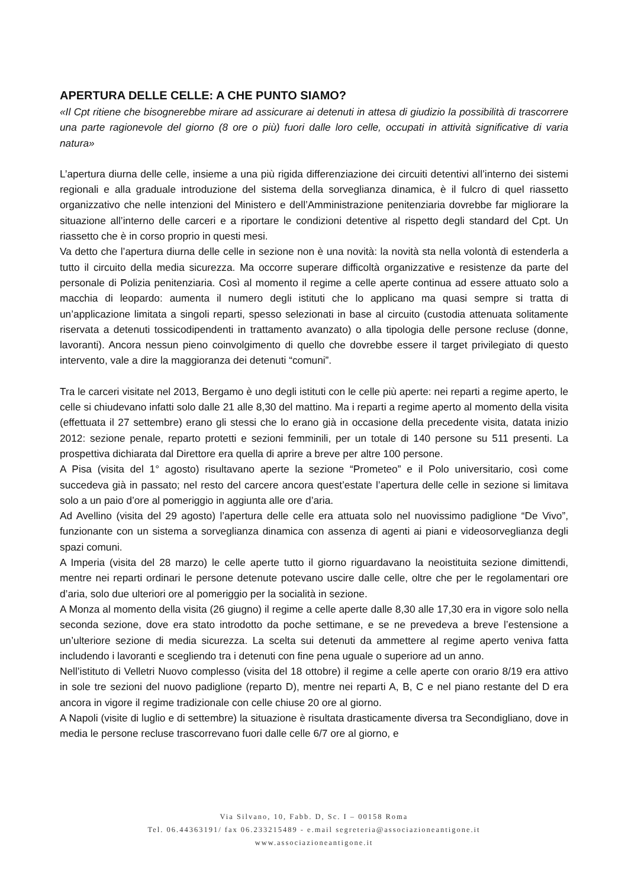APERTURA DELLE CELLE: A CHE PUNTO SIAMO?
«Il Cpt ritiene che bisognerebbe mirare ad assicurare ai detenuti in attesa di giudizio la possibilità di trascorrere una parte ragionevole del giorno (8 ore o più) fuori dalle loro celle, occupati in attività significative di varia natura»
L’apertura diurna delle celle, insieme a una più rigida differenziazione dei circuiti detentivi all’interno dei sistemi regionali e alla graduale introduzione del sistema della sorveglianza dinamica, è il fulcro di quel riassetto organizzativo che nelle intenzioni del Ministero e dell’Amministrazione penitenziaria dovrebbe far migliorare la situazione all’interno delle carceri e a riportare le condizioni detentive al rispetto degli standard del Cpt. Un riassetto che è in corso proprio in questi mesi.
Va detto che l’apertura diurna delle celle in sezione non è una novità: la novità sta nella volontà di estenderla a tutto il circuito della media sicurezza. Ma occorre superare difficoltà organizzative e resistenze da parte del personale di Polizia penitenziaria. Così al momento il regime a celle aperte continua ad essere attuato solo a macchia di leopardo: aumenta il numero degli istituti che lo applicano ma quasi sempre si tratta di un’applicazione limitata a singoli reparti, spesso selezionati in base al circuito (custodia attenuata solitamente riservata a detenuti tossicodipendenti in trattamento avanzato) o alla tipologia delle persone recluse (donne, lavoranti). Ancora nessun pieno coinvolgimento di quello che dovrebbe essere il target privilegiato di questo intervento, vale a dire la maggioranza dei detenuti “comuni”.
Tra le carceri visitate nel 2013, Bergamo è uno degli istituti con le celle più aperte: nei reparti a regime aperto, le celle si chiudevano infatti solo dalle 21 alle 8,30 del mattino. Ma i reparti a regime aperto al momento della visita (effettuata il 27 settembre) erano gli stessi che lo erano già in occasione della precedente visita, datata inizio 2012: sezione penale, reparto protetti e sezioni femminili, per un totale di 140 persone su 511 presenti. La prospettiva dichiarata dal Direttore era quella di aprire a breve per altre 100 persone.
A Pisa (visita del 1° agosto) risultavano aperte la sezione “Prometeo” e il Polo universitario, così come succedeva già in passato; nel resto del carcere ancora quest’estate l’apertura delle celle in sezione si limitava solo a un paio d’ore al pomeriggio in aggiunta alle ore d’aria.
Ad Avellino (visita del 29 agosto) l’apertura delle celle era attuata solo nel nuovissimo padiglione “De Vivo”, funzionante con un sistema a sorveglianza dinamica con assenza di agenti ai piani e videosorveglianza degli spazi comuni.
A Imperia (visita del 28 marzo) le celle aperte tutto il giorno riguardavano la neoistituita sezione dimittendi, mentre nei reparti ordinari le persone detenute potevano uscire dalle celle, oltre che per le regolamentari ore d’aria, solo due ulteriori ore al pomeriggio per la socialità in sezione.
A Monza al momento della visita (26 giugno) il regime a celle aperte dalle 8,30 alle 17,30 era in vigore solo nella seconda sezione, dove era stato introdotto da poche settimane, e se ne prevedeva a breve l’estensione a un’ulteriore sezione di media sicurezza. La scelta sui detenuti da ammettere al regime aperto veniva fatta includendo i lavoranti e scegliendo tra i detenuti con fine pena uguale o superiore ad un anno.
Nell’istituto di Velletri Nuovo complesso (visita del 18 ottobre) il regime a celle aperte con orario 8/19 era attivo in sole tre sezioni del nuovo padiglione (reparto D), mentre nei reparti A, B, C e nel piano restante del D era ancora in vigore il regime tradizionale con celle chiuse 20 ore al giorno.
A Napoli (visite di luglio e di settembre) la situazione è risultata drasticamente diversa tra Secondigliano, dove in media le persone recluse trascorrevano fuori dalle celle 6/7 ore al giorno, e
Via Silvano, 10, Fabb. D, Sc. I – 00158 Roma
Tel. 06.44363191/ fax 06.233215489 - e.mail segreteria@associazioneantigone.it
www.associazioneantigone.it